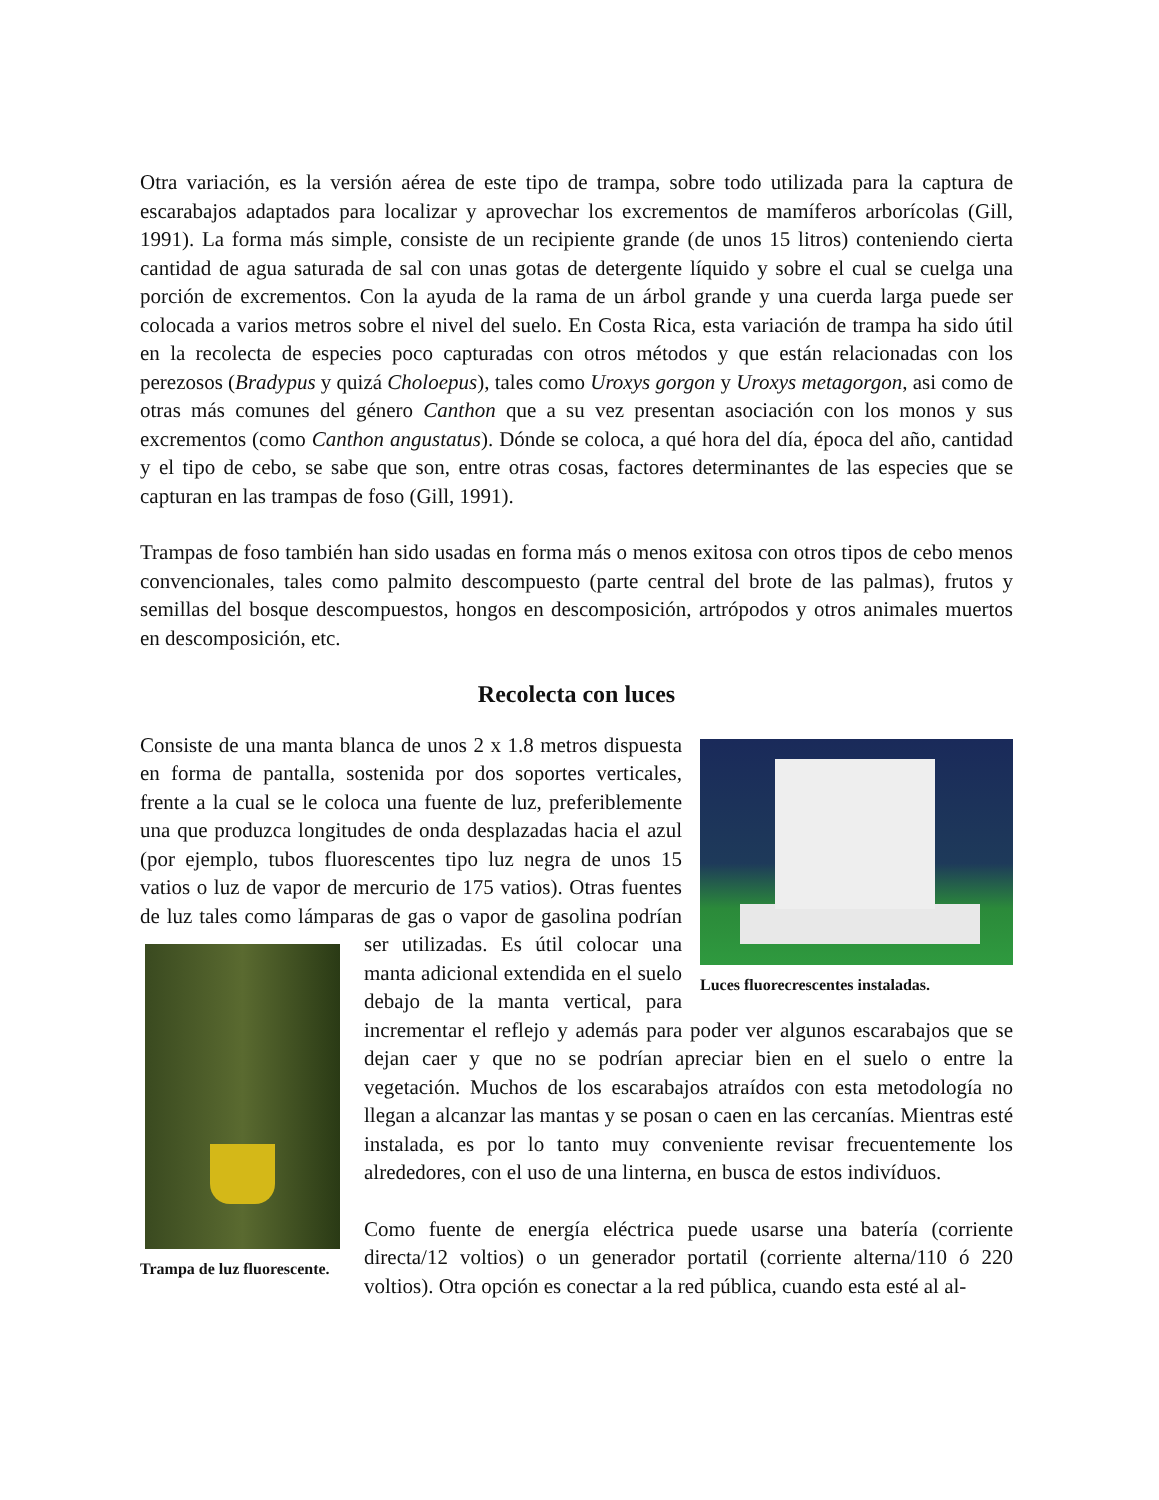Otra variación, es la versión aérea de este tipo de trampa, sobre todo utilizada para la captura de escarabajos adaptados para localizar y aprovechar los excrementos de mamíferos arborícolas (Gill, 1991). La forma más simple, consiste de un recipiente grande (de unos 15 litros) conteniendo cierta cantidad de agua saturada de sal con unas gotas de detergente líquido y sobre el cual se cuelga una porción de excrementos. Con la ayuda de la rama de un árbol grande y una cuerda larga puede ser colocada a varios metros sobre el nivel del suelo. En Costa Rica, esta variación de trampa ha sido útil en la recolecta de especies poco capturadas con otros métodos y que están relacionadas con los perezosos (Bradypus y quizá Choloepus), tales como Uroxys gorgon y Uroxys metagorgon, asi como de otras más comunes del género Canthon que a su vez presentan asociación con los monos y sus excrementos (como Canthon angustatus). Dónde se coloca, a qué hora del día, época del año, cantidad y el tipo de cebo, se sabe que son, entre otras cosas, factores determinantes de las especies que se capturan en las trampas de foso (Gill, 1991).
Trampas de foso también han sido usadas en forma más o menos exitosa con otros tipos de cebo menos convencionales, tales como palmito descompuesto (parte central del brote de las palmas), frutos y semillas del bosque descompuestos, hongos en descomposición, artrópodos y otros animales muertos en descomposición, etc.
Recolecta con luces
Luces fluorecrescentes instaladas.
Consiste de una manta blanca de unos 2 x 1.8 metros dispuesta en forma de pantalla, sostenida por dos soportes verticales, frente a la cual se le coloca una fuente de luz, preferiblemente una que produzca longitudes de onda desplazadas hacia el azul (por ejemplo, tubos fluorescentes tipo luz negra de unos 15 vatios o luz de vapor de mercurio de 175 vatios). Otras fuentes de luz tales como lámparas de gas o vapor de gasolina podrían ser utilizadas. Es útil colo
Trampa de luz fluorescente.
car una manta adicional extendida en el suelo debajo de la manta vertical, para incrementar el reflejo y además para poder ver algunos escarabajos que se dejan caer y que no se podrían apreciar bien en el suelo o entre la vegetación. Muchos de los escarabajos atraídos con esta metodología no llegan a alcanzar las mantas y se posan o caen en las cercanías. Mientras esté instalada, es por lo tanto muy conveniente revisar frecuentemente los alrededores, con el uso de una linterna, en busca de estos indivíduos.
Como fuente de energía eléctrica puede usarse una batería (corriente directa/12 voltios) o un generador portatil (corriente alterna/110 ó 220 voltios). Otra opción es conectar a la red pública, cuando esta esté al al-